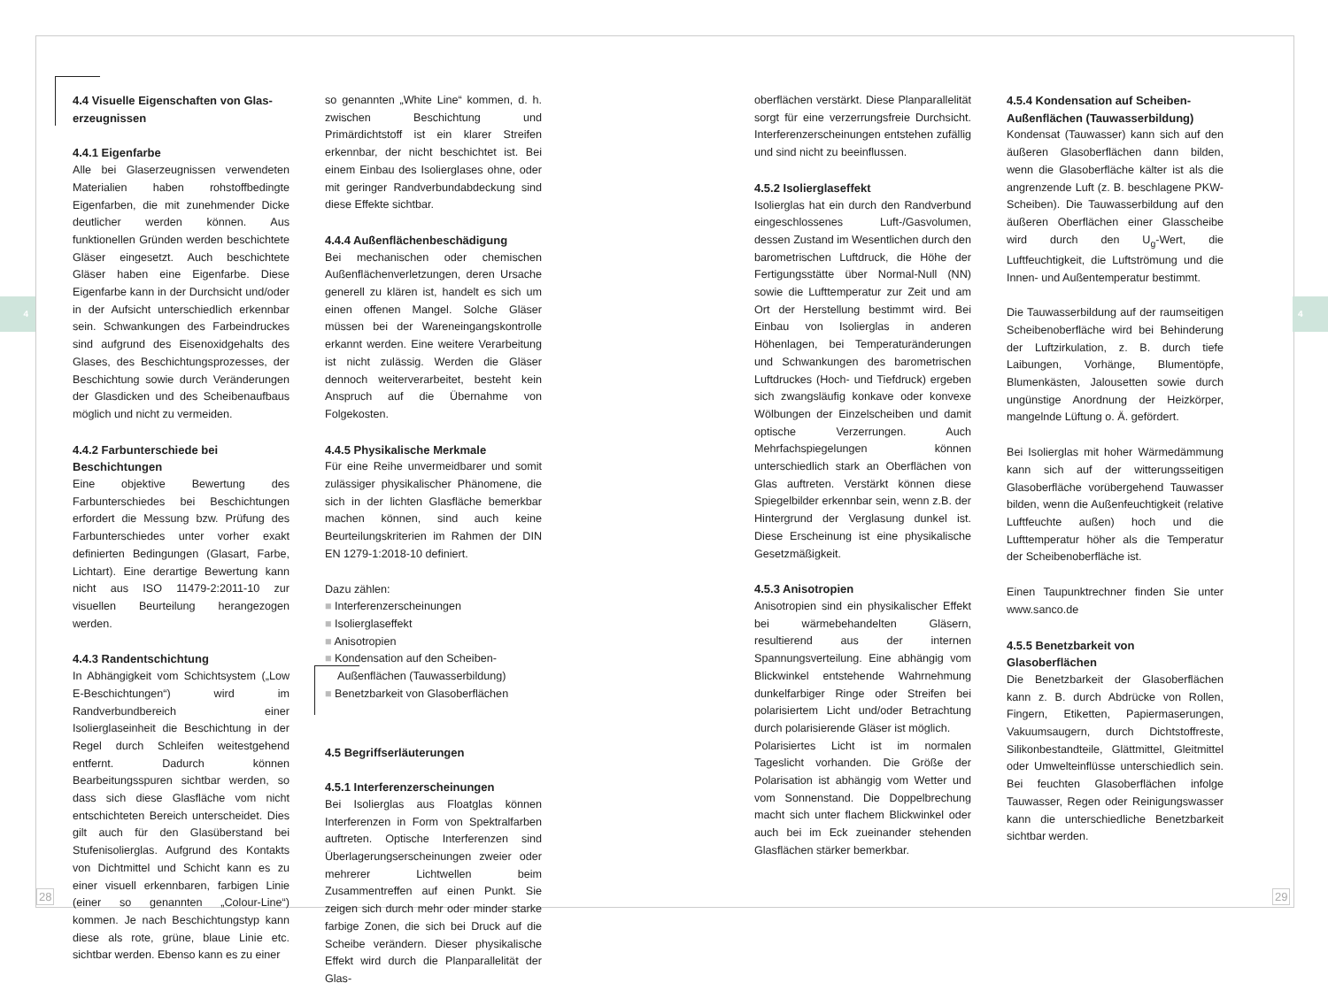4 4
4.4 Visuelle Eigenschaften von Glas­erzeugnissen
4.4.1 Eigenfarbe
Alle bei Glaserzeugnissen verwendeten Materialien haben rohstoffbedingte Eigenfarben, die mit zunehmender Dicke deutlicher werden können. Aus funktionellen Gründen werden beschichtete Gläser eingesetzt. Auch beschichtete Gläser haben eine Eigenfarbe. Diese Eigenfarbe kann in der Durchsicht und/oder in der Aufsicht unterschiedlich erkennbar sein. Schwankungen des Farbeindruckes sind aufgrund des Eisenoxidgehalts des Glases, des Beschichtungsprozesses, der Beschichtung sowie durch Veränderungen der Glasdicken und des Scheibenaufbaus möglich und nicht zu vermeiden.
4.4.2 Farbunterschiede bei Beschichtungen
Eine objektive Bewertung des Farbunterschiedes bei Beschichtungen erfordert die Messung bzw. Prüfung des Farbunterschiedes unter vorher exakt definierten Bedingungen (Glasart, Farbe, Lichtart). Eine derartige Bewertung kann nicht aus ISO 11479-2:2011-10 zur visuellen Beurteilung herangezogen werden.
4.4.3 Randentschichtung
In Abhängigkeit vom Schichtsystem („Low E-Beschichtungen“) wird im Randverbundbereich einer Isolierglaseinheit die Beschichtung in der Regel durch Schleifen weitestgehend entfernt. Dadurch können Bearbeitungsspuren sichtbar werden, so dass sich diese Glasfläche vom nicht entschichteten Bereich unterscheidet. Dies gilt auch für den Glasüberstand bei Stufenisolierglas. Aufgrund des Kontakts von Dichtmittel und Schicht kann es zu einer visuell erkennbaren, farbigen Linie (einer so genannten „Colour-Line“) kommen. Je nach Beschichtungstyp kann diese als rote, grüne, blaue Linie etc. sichtbar werden. Ebenso kann es zu einer
so genannten „White Line“ kommen, d. h. zwischen Beschichtung und Primärdichtstoff ist ein klarer Streifen erkennbar, der nicht beschichtet ist. Bei einem Einbau des Isolierglases ohne, oder mit geringer Randverbundabdeckung sind diese Effekte sichtbar.
4.4.4 Außenflächenbeschädigung
Bei mechanischen oder chemischen Außenflächenverletzungen, deren Ursache generell zu klären ist, handelt es sich um einen offenen Mangel. Solche Gläser müssen bei der Wareneingangskontrolle erkannt werden. Eine weitere Verarbeitung ist nicht zulässig. Werden die Gläser dennoch weiterverarbeitet, besteht kein Anspruch auf die Übernahme von Folgekosten.
4.4.5 Physikalische Merkmale
Für eine Reihe unvermeidbarer und somit zulässiger physikalischer Phänomene, die sich in der lichten Glasfläche bemerkbar machen können, sind auch keine Beurteilungskriterien im Rahmen der DIN EN 1279-1:2018-10 definiert.
Dazu zählen:
■ Interferenzerscheinungen
■ Isolierglaseffekt
■ Anisotropien
■ Kondensation auf den Scheiben-Außenflächen (Tauwasserbildung)
■ Benetzbarkeit von Glasoberflächen
4.5 Begriffserläuterungen
4.5.1 Interferenzerscheinungen
Bei Isolierglas aus Floatglas können Interferenzen in Form von Spektralfarben auftreten. Optische Interferenzen sind Überlagerungserscheinungen zweier oder mehrerer Lichtwellen beim Zusammentreffen auf einen Punkt. Sie zeigen sich durch mehr oder minder starke farbige Zonen, die sich bei Druck auf die Scheibe verändern. Dieser physikalische Effekt wird durch die Planparallelität der Glas-
oberflächen verstärkt. Diese Planparallelität sorgt für eine verzerrungsfreie Durchsicht. Interferenzerscheinungen entstehen zufällig und sind nicht zu beeinflussen.
4.5.2 Isolierglaseffekt
Isolierglas hat ein durch den Randverbund eingeschlossenes Luft-/Gasvolumen, dessen Zustand im Wesentlichen durch den barometrischen Luftdruck, die Höhe der Fertigungsstätte über Normal-Null (NN) sowie die Lufttemperatur zur Zeit und am Ort der Herstellung bestimmt wird. Bei Einbau von Isolierglas in anderen Höhenlagen, bei Temperaturänderungen und Schwankungen des barometrischen Luftdruckes (Hoch- und Tiefdruck) ergeben sich zwangsläufig konkave oder konvexe Wölbungen der Einzelscheiben und damit optische Verzerrungen. Auch Mehrfachspiegelungen können unterschiedlich stark an Oberflächen von Glas auftreten. Verstärkt können diese Spiegelbilder erkennbar sein, wenn z.B. der Hintergrund der Verglasung dunkel ist. Diese Erscheinung ist eine physikalische Gesetzmäßigkeit.
4.5.3 Anisotropien
Anisotropien sind ein physikalischer Effekt bei wärmebehandelten Gläsern, resultierend aus der internen Spannungsverteilung. Eine abhängig vom Blickwinkel entstehende Wahrnehmung dunkelfarbiger Ringe oder Streifen bei polarisiertem Licht und/oder Betrachtung durch polarisierende Gläser ist möglich.
Polarisiertes Licht ist im normalen Tageslicht vorhanden. Die Größe der Polarisation ist abhängig vom Wetter und vom Sonnenstand. Die Doppelbrechung macht sich unter flachem Blickwinkel oder auch bei im Eck zueinander stehenden Glasflächen stärker bemerkbar.
4.5.4 Kondensation auf Scheiben-Außenflächen (Tauwasserbildung)
Kondensat (Tauwasser) kann sich auf den äußeren Glasoberflächen dann bilden, wenn die Glasoberfläche kälter ist als die angrenzende Luft (z. B. beschlagene PKW-Scheiben). Die Tauwasserbildung auf den äußeren Oberflächen einer Glasscheibe wird durch den U<sub>g</sub>-Wert, die Luftfeuchtigkeit, die Luftströmung und die Innen- und Außentemperatur bestimmt.
Die Tauwasserbildung auf der raumseitigen Scheibenoberfläche wird bei Behinderung der Luftzirkulation, z. B. durch tiefe Laibungen, Vorhänge, Blumentöpfe, Blumenkästen, Jalousetten sowie durch ungünstige Anordnung der Heizkörper, mangelnde Lüftung o. Ä. gefördert.
Bei Isolierglas mit hoher Wärmedämmung kann sich auf der witterungsseitigen Glasoberfläche vorübergehend Tauwasser bilden, wenn die Außenfeuchtigkeit (relative Luftfeuchte außen) hoch und die Lufttemperatur höher als die Temperatur der Scheibenoberfläche ist.
Einen Taupunktrechner finden Sie unter www.sanco.de
4.5.5 Benetzbarkeit von Glasoberflächen
Die Benetzbarkeit der Glasoberflächen kann z. B. durch Abdrücke von Rollen, Fingern, Etiketten, Papiermaserungen, Vakuumsaugern, durch Dichtstoffreste, Silikonbestandteile, Glättmittel, Gleitmittel oder Umwelteinflüsse unterschiedlich sein. Bei feuchten Glasoberflächen infolge Tauwasser, Regen oder Reinigungswasser kann die unterschiedliche Benetzbarkeit sichtbar werden.
28 29